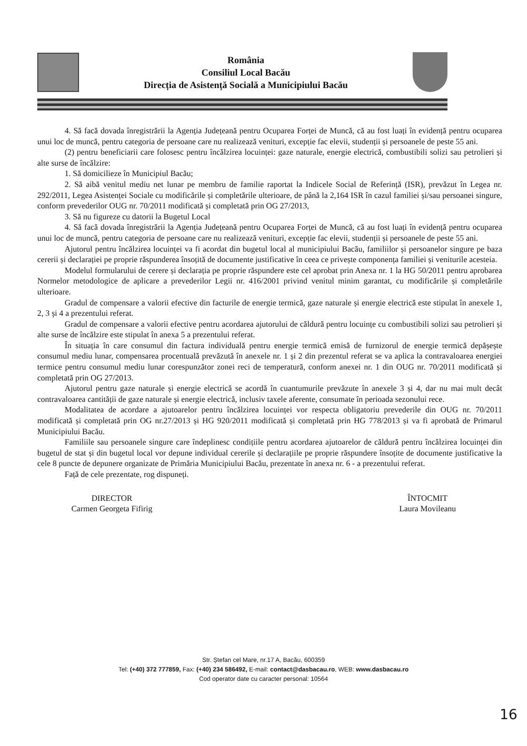România
Consiliul Local Bacău
Direcția de Asistență Socială a Municipiului Bacău
4. Să facă dovada înregistrării la Agenția Județeană pentru Ocuparea Forței de Muncă, că au fost luați în evidență pentru ocuparea unui loc de muncă, pentru categoria de persoane care nu realizează venituri, excepție fac elevii, studenții și persoanele de peste 55 ani.
(2) pentru beneficiarii care folosesc pentru încălzirea locuinței: gaze naturale, energie electrică, combustibili solizi sau petrolieri și alte surse de încălzire:
1. Să domicilieze în Municipiul Bacău;
2. Să aibă venitul mediu net lunar pe membru de familie raportat la Indicele Social de Referință (ISR), prevăzut în Legea nr. 292/2011, Legea Asistenței Sociale cu modificările și completările ulterioare, de până la 2,164 ISR în cazul familiei și/sau persoanei singure, conform prevederilor OUG nr. 70/2011 modificată și completată prin OG 27/2013,
3. Să nu figureze cu datorii la Bugetul Local
4. Să facă dovada înregistrării la Agenția Județeană pentru Ocuparea Forței de Muncă, că au fost luați în evidență pentru ocuparea unui loc de muncă, pentru categoria de persoane care nu realizează venituri, excepție fac elevii, studenții și persoanele de peste 55 ani.
Ajutorul pentru încălzirea locuinței va fi acordat din bugetul local al municipiului Bacău, familiilor și persoanelor singure pe baza cererii și declarației pe proprie răspunderea însoțită de documente justificative în ceea ce privește componența familiei și veniturile acesteia.
Modelul formularului de cerere și declarația pe proprie răspundere este cel aprobat prin Anexa nr. 1 la HG 50/2011 pentru aprobarea Normelor metodologice de aplicare a prevederilor Legii nr. 416/2001 privind venitul minim garantat, cu modificările și completările ulterioare.
Gradul de compensare a valorii efective din facturile de energie termică, gaze naturale și energie electrică este stipulat în anexele 1, 2, 3 și 4 a prezentului referat.
Gradul de compensare a valorii efective pentru acordarea ajutorului de căldură pentru locuințe cu combustibili solizi sau petrolieri și alte surse de încălzire este stipulat în anexa 5 a prezentului referat.
În situația în care consumul din factura individuală pentru energie termică emisă de furnizorul de energie termică depășește consumul mediu lunar, compensarea procentuală prevăzută în anexele nr. 1 și 2 din prezentul referat se va aplica la contravaloarea energiei termice pentru consumul mediu lunar corespunzător zonei reci de temperatură, conform anexei nr. 1 din OUG nr. 70/2011 modificată și completată prin OG 27/2013.
Ajutorul pentru gaze naturale și energie electrică se acordă în cuantumurile prevăzute în anexele 3 și 4, dar nu mai mult decât contravaloarea cantității de gaze naturale și energie electrică, inclusiv taxele aferente, consumate în perioada sezonului rece.
Modalitatea de acordare a ajutoarelor pentru încălzirea locuinței vor respecta obligatoriu prevederile din OUG nr. 70/2011 modificată și completată prin OG nr.27/2013 și HG 920/2011 modificată și completată prin HG 778/2013 și va fi aprobată de Primarul Municipiului Bacău.
Familiile sau persoanele singure care îndeplinesc condițiile pentru acordarea ajutoarelor de căldură pentru încălzirea locuinței din bugetul de stat și din bugetul local vor depune individual cererile și declarațiile pe proprie răspundere însoțite de documente justificative la cele 8 puncte de depunere organizate de Primăria Municipiului Bacău, prezentate în anexa nr. 6 - a prezentului referat.
Față de cele prezentate, rog dispuneți.
DIRECTOR
Carmen Georgeta Fifirig
ÎNTOCMIT
Laura Movileanu
Str. Ștefan cel Mare, nr.17 A, Bacău, 600359
Tel: (+40) 372 777859, Fax: (+40) 234 586492, E-mail: contact@dasbacau.ro, WEB: www.dasbacau.ro
Cod operator date cu caracter personal: 10564
16